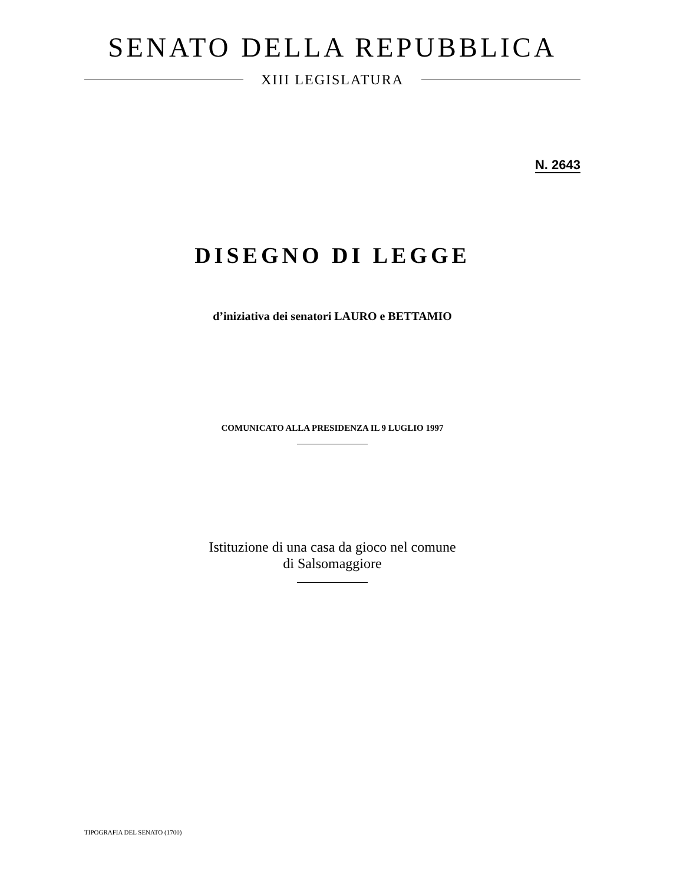SENATO DELLA REPUBBLICA
XIII LEGISLATURA
N. 2643
DISEGNO DI LEGGE
d’iniziativa dei senatori LAURO e BETTAMIO
COMUNICATO ALLA PRESIDENZA IL 9 LUGLIO 1997
Istituzione di una casa da gioco nel comune
di Salsomaggiore
TIPOGRAFIA DEL SENATO (1700)